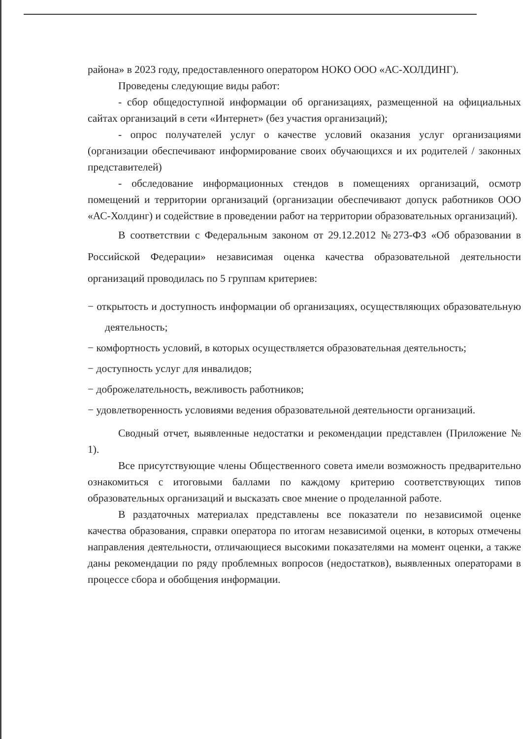района» в 2023 году, предоставленного оператором НОКО ООО «АС-ХОЛДИНГ).
Проведены следующие виды работ:
- сбор общедоступной информации об организациях, размещенной на официальных сайтах организаций в сети «Интернет» (без участия организаций);
- опрос получателей услуг о качестве условий оказания услуг организациями (организации обеспечивают информирование своих обучающихся и их родителей / законных представителей)
- обследование информационных стендов в помещениях организаций, осмотр помещений и территории организаций (организации обеспечивают допуск работников ООО «АС-Холдинг) и содействие в проведении работ на территории образовательных организаций).
В соответствии с Федеральным законом от 29.12.2012 №273-ФЗ «Об образовании в Российской Федерации» независимая оценка качества образовательной деятельности организаций проводилась по 5 группам критериев:
− открытость и доступность информации об организациях, осуществляющих образовательную деятельность;
− комфортность условий, в которых осуществляется образовательная деятельность;
− доступность услуг для инвалидов;
− доброжелательность, вежливость работников;
− удовлетворенность условиями ведения образовательной деятельности организаций.
Сводный отчет, выявленные недостатки и рекомендации представлен (Приложение № 1).
Все присутствующие члены Общественного совета имели возможность предварительно ознакомиться с итоговыми баллами по каждому критерию соответствующих типов образовательных организаций и высказать свое мнение о проделанной работе.
В раздаточных материалах представлены все показатели по независимой оценке качества образования, справки оператора по итогам независимой оценки, в которых отмечены направления деятельности, отличающиеся высокими показателями на момент оценки, а также даны рекомендации по ряду проблемных вопросов (недостатков), выявленных операторами в процессе сбора и обобщения информации.